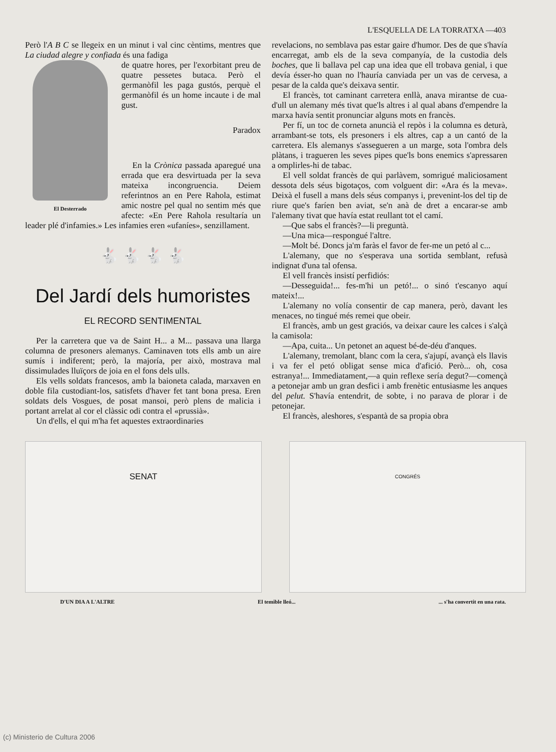L'ESQUELLA DE LA TORRATXA —403
Però l'A B C se llegeix en un minut i val cinc cèntims, mentres que La ciudad alegre y confiada és una fadiga
El Desterrado
de quatre hores, per l'exorbitant preu de quatre pessetes butaca. Però el germanòfil les paga gustós, perquè el germanòfil és un home incaute i de mal gust.
Paradox
En la Crònica passada aparegué una errada que era desvirtuada per la seva mateixa incongruencia. Deiem referintnos an en Pere Rahola, estimat amic nostre pel qual no sentim més que afecte: «En Pere Rahola resultaría un leader plé d'infamies.» Les infamies eren «ufaníes», senzillament.
🐇 🐇 🐇 🐇
Del Jardí dels humoristes
EL RECORD SENTIMENTAL
Per la carretera que va de Saint H... a M... passava una llarga columna de presoners alemanys. Caminaven tots ells amb un aire sumís i indiferent; però, la majoría, per això, mostrava mal dissimulades lluïçors de joia en el fons dels ulls.
Els vells soldats francesos, amb la baioneta calada, marxaven en doble fila custodiant-los, satisfets d'haver fet tant bona presa. Eren soldats dels Vosgues, de posat mansoi, però plens de malicia i portant arrelat al cor el clàssic odi contra el «prussià».
Un d'ells, el qui m'ha fet aquestes extraordinaries
revelacions, no semblava pas estar gaire d'humor. Des de que s'havía encarregat, amb els de la seva companyía, de la custodia dels boches, que li ballava pel cap una idea que ell trobava genial, i que devía ésser-ho quan no l'hauría canviada per un vas de cervesa, a pesar de la calda que's deixava sentir.
El francès, tot caminant carretera enllà, anava mirantse de cua-d'ull un alemany més tivat que'ls altres i al qual abans d'empendre la marxa havía sentit pronunciar alguns mots en francès.
Per fí, un toc de corneta anuncià el repòs i la columna es deturà, arrambant-se tots, els presoners i els altres, cap a un cantó de la carretera. Els alemanys s'assegueren a un marge, sota l'ombra dels plàtans, i tragueren les seves pipes que'ls bons enemics s'apressaren a omplirles-hi de tabac.
El vell soldat francès de qui parlàvem, somrigué maliciosament dessota dels séus bigotaços, com volguent dir: «Ara és la meva». Deixà el fusell a mans dels séus companys i, prevenint-los del tip de riure que's faríen ben aviat, se'n anà de dret a encarar-se amb l'alemany tivat que havía estat reullant tot el camí.
—Que sabs el francès?—li preguntà.
—Una mica—respongué l'altre.
—Molt bé. Doncs ja'm faràs el favor de fer-me un petó al c...
L'alemany, que no s'esperava una sortida semblant, refusà indignat d'una tal ofensa.
El vell francès insistí perfidiós:
—Desseguida!... fes-m'hi un petó!... o sinó t'escanyo aquí mateix!...
L'alemany no volía consentir de cap manera, però, davant les menaces, no tingué més remei que obeir.
El francès, amb un gest graciós, va deixar caure les calces i s'alçà la camisola:
—Apa, cuita... Un petonet an aquest bé-de-déu d'anques.
L'alemany, tremolant, blanc com la cera, s'ajupí, avançà els llavis i va fer el petó obligat sense mica d'afició. Però... oh, cosa estranya!... Immediatament,—a quin reflexe sería degut?—començà a petonejar amb un gran desfici i amb frenètic entusiasme les anques del pelut. S'havía entendrit, de sobte, i no parava de plorar i de petonejar.
El francès, aleshores, s'espantà de sa propia obra
SENAT
CONGRÉS
D'UN DIA A L'ALTRE El temible lleó...... s'ha convertit en una rata.
(c) Ministerio de Cultura 2006